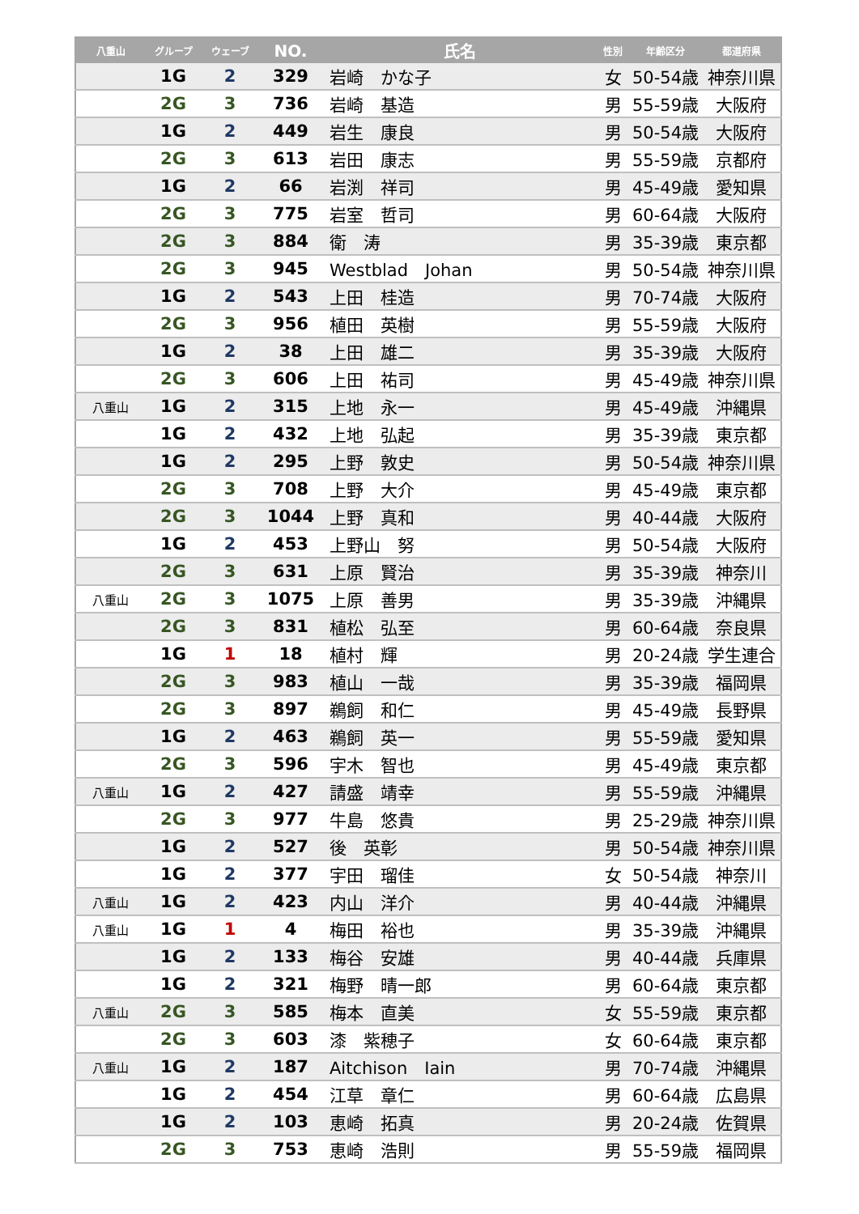| 八重山 | グループ | ウェーブ | NO. | 氏名 | 性別 | 年齢区分 | 都道府県 |
| --- | --- | --- | --- | --- | --- | --- | --- |
| | 1G | 2 | 329 | 岩崎 かな子 | 女 | 50-54歳 | 神奈川県 |
| | 2G | 3 | 736 | 岩崎 基造 | 男 | 55-59歳 | 大阪府 |
| | 1G | 2 | 449 | 岩生 康良 | 男 | 50-54歳 | 大阪府 |
| | 2G | 3 | 613 | 岩田 康志 | 男 | 55-59歳 | 京都府 |
| | 1G | 2 | 66 | 岩渕 祥司 | 男 | 45-49歳 | 愛知県 |
| | 2G | 3 | 775 | 岩室 哲司 | 男 | 60-64歳 | 大阪府 |
| | 2G | 3 | 884 | 衛 涛 | 男 | 35-39歳 | 東京都 |
| | 2G | 3 | 945 | Westblad Johan | 男 | 50-54歳 | 神奈川県 |
| | 1G | 2 | 543 | 上田 桂造 | 男 | 70-74歳 | 大阪府 |
| | 2G | 3 | 956 | 植田 英樹 | 男 | 55-59歳 | 大阪府 |
| | 1G | 2 | 38 | 上田 雄二 | 男 | 35-39歳 | 大阪府 |
| | 2G | 3 | 606 | 上田 祐司 | 男 | 45-49歳 | 神奈川県 |
| 八重山 | 1G | 2 | 315 | 上地 永一 | 男 | 45-49歳 | 沖縄県 |
| | 1G | 2 | 432 | 上地 弘起 | 男 | 35-39歳 | 東京都 |
| | 1G | 2 | 295 | 上野 敦史 | 男 | 50-54歳 | 神奈川県 |
| | 2G | 3 | 708 | 上野 大介 | 男 | 45-49歳 | 東京都 |
| | 2G | 3 | 1044 | 上野 真和 | 男 | 40-44歳 | 大阪府 |
| | 1G | 2 | 453 | 上野山 努 | 男 | 50-54歳 | 大阪府 |
| | 2G | 3 | 631 | 上原 賢治 | 男 | 35-39歳 | 神奈川 |
| 八重山 | 2G | 3 | 1075 | 上原 善男 | 男 | 35-39歳 | 沖縄県 |
| | 2G | 3 | 831 | 植松 弘至 | 男 | 60-64歳 | 奈良県 |
| | 1G | 1 | 18 | 植村 輝 | 男 | 20-24歳 | 学生連合 |
| | 2G | 3 | 983 | 植山 一哉 | 男 | 35-39歳 | 福岡県 |
| | 2G | 3 | 897 | 鵜飼 和仁 | 男 | 45-49歳 | 長野県 |
| | 1G | 2 | 463 | 鵜飼 英一 | 男 | 55-59歳 | 愛知県 |
| | 2G | 3 | 596 | 宇木 智也 | 男 | 45-49歳 | 東京都 |
| 八重山 | 1G | 2 | 427 | 請盛 靖幸 | 男 | 55-59歳 | 沖縄県 |
| | 2G | 3 | 977 | 牛島 悠貴 | 男 | 25-29歳 | 神奈川県 |
| | 1G | 2 | 527 | 後 英彰 | 男 | 50-54歳 | 神奈川県 |
| | 1G | 2 | 377 | 宇田 瑠佳 | 女 | 50-54歳 | 神奈川 |
| 八重山 | 1G | 2 | 423 | 内山 洋介 | 男 | 40-44歳 | 沖縄県 |
| 八重山 | 1G | 1 | 4 | 梅田 裕也 | 男 | 35-39歳 | 沖縄県 |
| | 1G | 2 | 133 | 梅谷 安雄 | 男 | 40-44歳 | 兵庫県 |
| | 1G | 2 | 321 | 梅野 晴一郎 | 男 | 60-64歳 | 東京都 |
| 八重山 | 2G | 3 | 585 | 梅本 直美 | 女 | 55-59歳 | 東京都 |
| | 2G | 3 | 603 | 漆 紫穂子 | 女 | 60-64歳 | 東京都 |
| 八重山 | 1G | 2 | 187 | Aitchison Iain | 男 | 70-74歳 | 沖縄県 |
| | 1G | 2 | 454 | 江草 章仁 | 男 | 60-64歳 | 広島県 |
| | 1G | 2 | 103 | 恵崎 拓真 | 男 | 20-24歳 | 佐賀県 |
| | 2G | 3 | 753 | 恵崎 浩則 | 男 | 55-59歳 | 福岡県 |